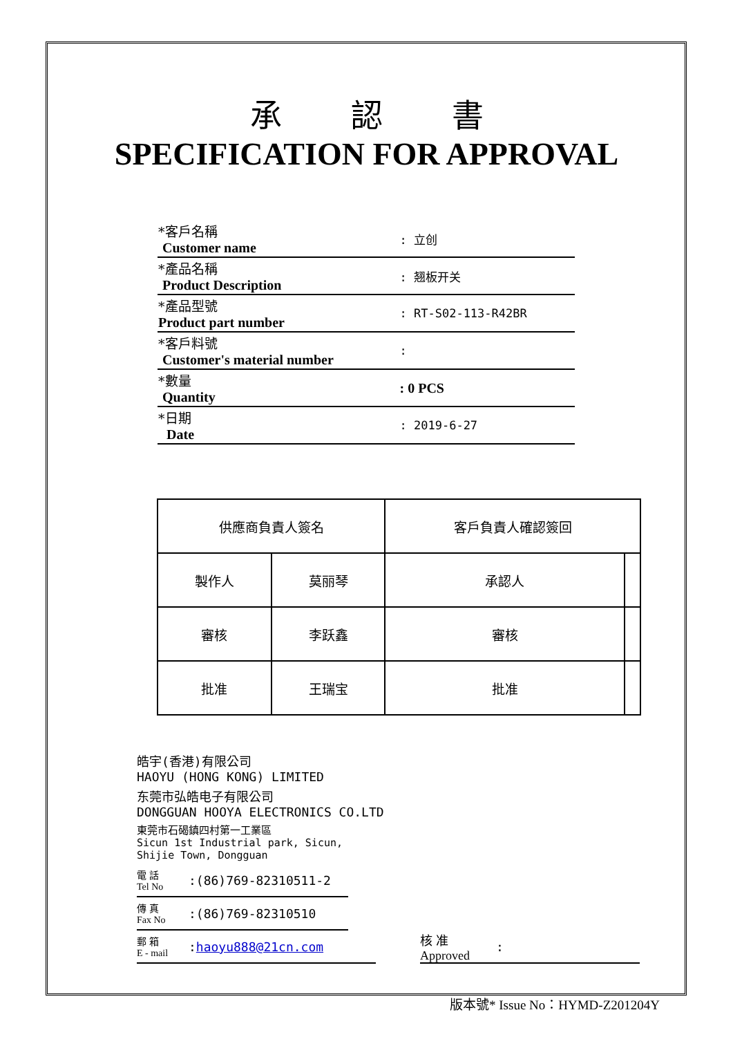承認書
SPECIFICATION FOR APPROVAL
| *客戶名稱 Customer name | : 立创 |
| *產品名稱 Product Description | : 翘板开关 |
| *產品型號 Product part number | : RT-S02-113-R42BR |
| *客戶料號 Customer's material number | : |
| *數量 Quantity | : 0 PCS |
| *日期 Date | : 2019-6-27 |
| 供應商負責人簽名 | | 客戶負責人確認簽回 | |
| 製作人 | 莫丽琴 | 承認人 | |
| 審核 | 李跃鑫 | 審核 | |
| 批准 | 王瑞宝 | 批准 | |
皓宇(香港)有限公司
HAOYU (HONG KONG) LIMITED
东莞市弘皓电子有限公司
DONGGUAN HOOYA ELECTRONICS CO.LTD
東莞市石碣鎮四村第一工業區
Sicun 1st Industrial park, Sicun,
Shijie Town, Dongguan
電 話
Tel No:(86)769-82310511-2
傳 真
Fax No:(86)769-82310510
郵 箱
E - mail: haoyu888@21cn.com
核 准
Approved:
版本號* Issue No：HYMD-Z201204Y